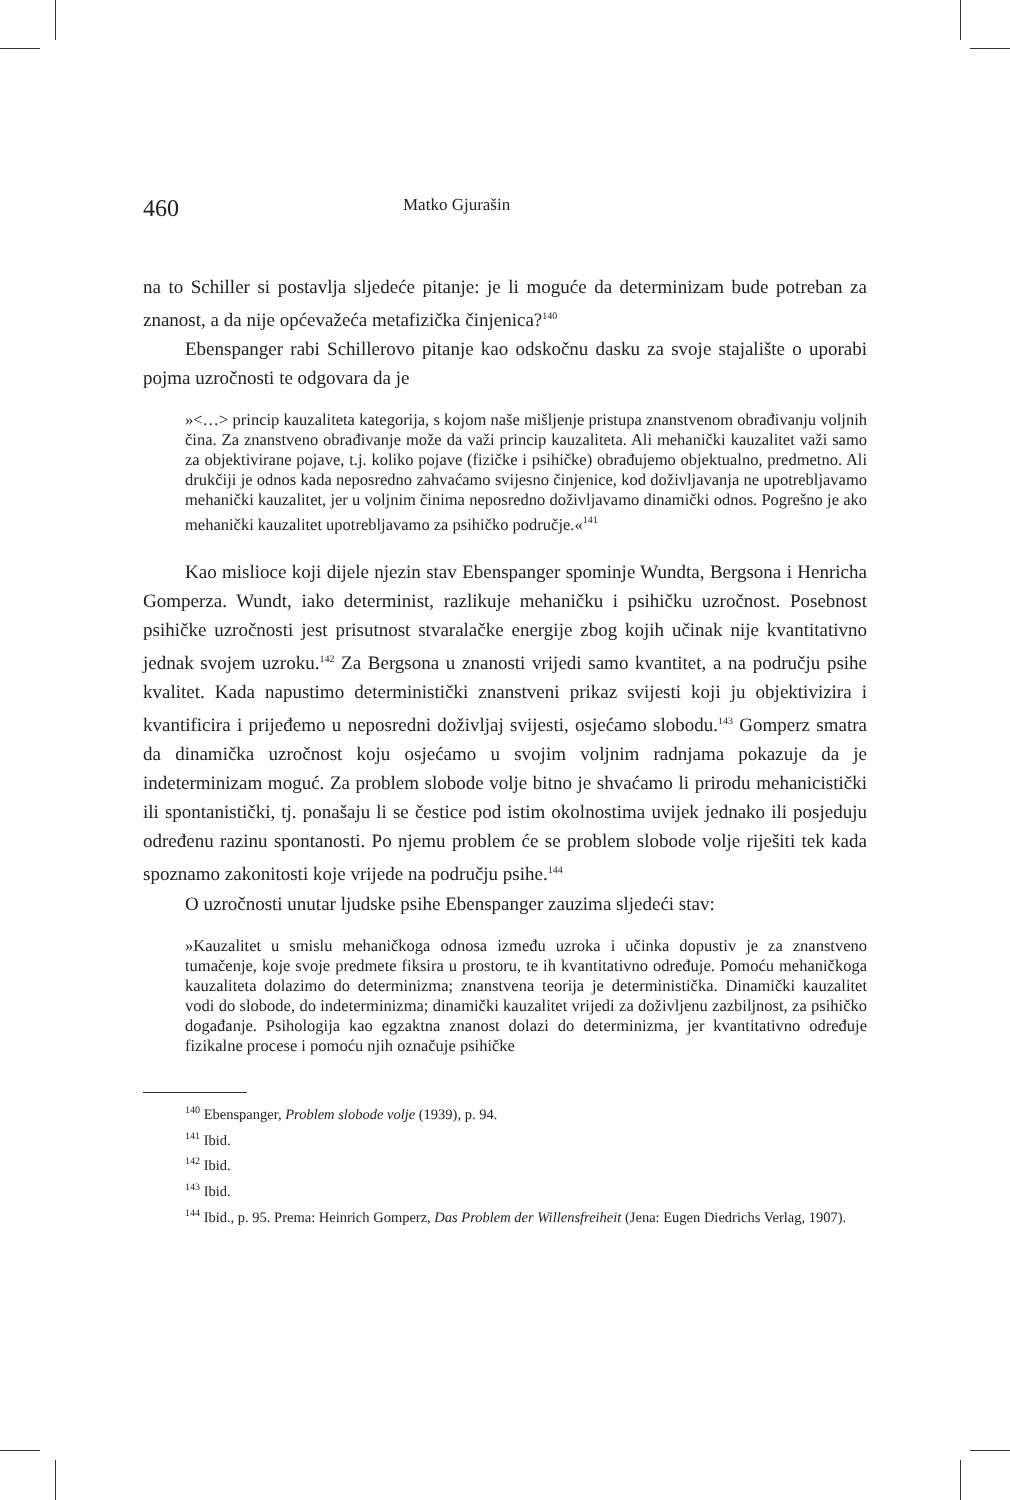460 Matko Gjurašin
na to Schiller si postavlja sljedeće pitanje: je li moguće da determinizam bude potreban za znanost, a da nije općevažeća metafizička činjenica?<sup>140</sup>
Ebenspanger rabi Schillerovo pitanje kao odskočnu dasku za svoje stajalište o uporabi pojma uzročnosti te odgovara da je
»<…> princip kauzaliteta kategorija, s kojom naše mišljenje pristupa znanstvenom obrađivanju voljnih čina. Za znanstveno obrađivanje može da važi princip kauzaliteta. Ali mehanički kauzalitet važi samo za objektivirane pojave, t.j. koliko pojave (fizičke i psihičke) obrađujemo objektualno, predmetno. Ali drukčiji je odnos kada neposredno zahvaćamo svijesno činjenice, kod doživljavanja ne upotrebljavamo mehanički kauzalitet, jer u voljnim činima neposredno doživljavamo dinamički odnos. Pogrešno je ako mehanički kauzalitet upotrebljavamo za psihičko područje.«<sup>141</sup>
Kao mislioce koji dijele njezin stav Ebenspanger spominje Wundta, Bergsona i Henricha Gomperza. Wundt, iako determinist, razlikuje mehaničku i psihičku uzročnost. Posebnost psihičke uzročnosti jest prisutnost stvaralačke energije zbog kojih učinak nije kvantitativno jednak svojem uzroku.<sup>142</sup> Za Bergsona u znanosti vrijedi samo kvantitet, a na području psihe kvalitet. Kada napustimo deterministički znanstveni prikaz svijesti koji ju objektivizira i kvantificira i prijeđemo u neposredni doživljaj svijesti, osjećamo slobodu.<sup>143</sup> Gomperz smatra da dinamička uzročnost koju osjećamo u svojim voljnim radnjama pokazuje da je indeterminizam moguć. Za problem slobode volje bitno je shvaćamo li prirodu mehanicistički ili spontanistički, tj. ponašaju li se čestice pod istim okolnostima uvijek jednako ili posjeduju određenu razinu spontanosti. Po njemu problem će se problem slobode volje riješiti tek kada spoznamo zakonitosti koje vrijede na području psihe.<sup>144</sup>
O uzročnosti unutar ljudske psihe Ebenspanger zauzima sljedeći stav:
»Kauzalitet u smislu mehaničkoga odnosa između uzroka i učinka dopustiv je za znanstveno tumačenje, koje svoje predmete fiksira u prostoru, te ih kvantitativno određuje. Pomoću mehaničkoga kauzaliteta dolazimo do determinizma; znanstvena teorija je deterministička. Dinamički kauzalitet vodi do slobode, do indeterminizma; dinamički kauzalitet vrijedi za doživljenu zazbiljnost, za psihičko događanje. Psihologija kao egzaktna znanost dolazi do determinizma, jer kvantitativno određuje fizikalne procese i pomoću njih označuje psihičke
<sup>140</sup> Ebenspanger, Problem slobode volje (1939), p. 94.
<sup>141</sup> Ibid.
<sup>142</sup> Ibid.
<sup>143</sup> Ibid.
<sup>144</sup> Ibid., p. 95. Prema: Heinrich Gomperz, Das Problem der Willensfreiheit (Jena: Eugen Diedrichs Verlag, 1907).